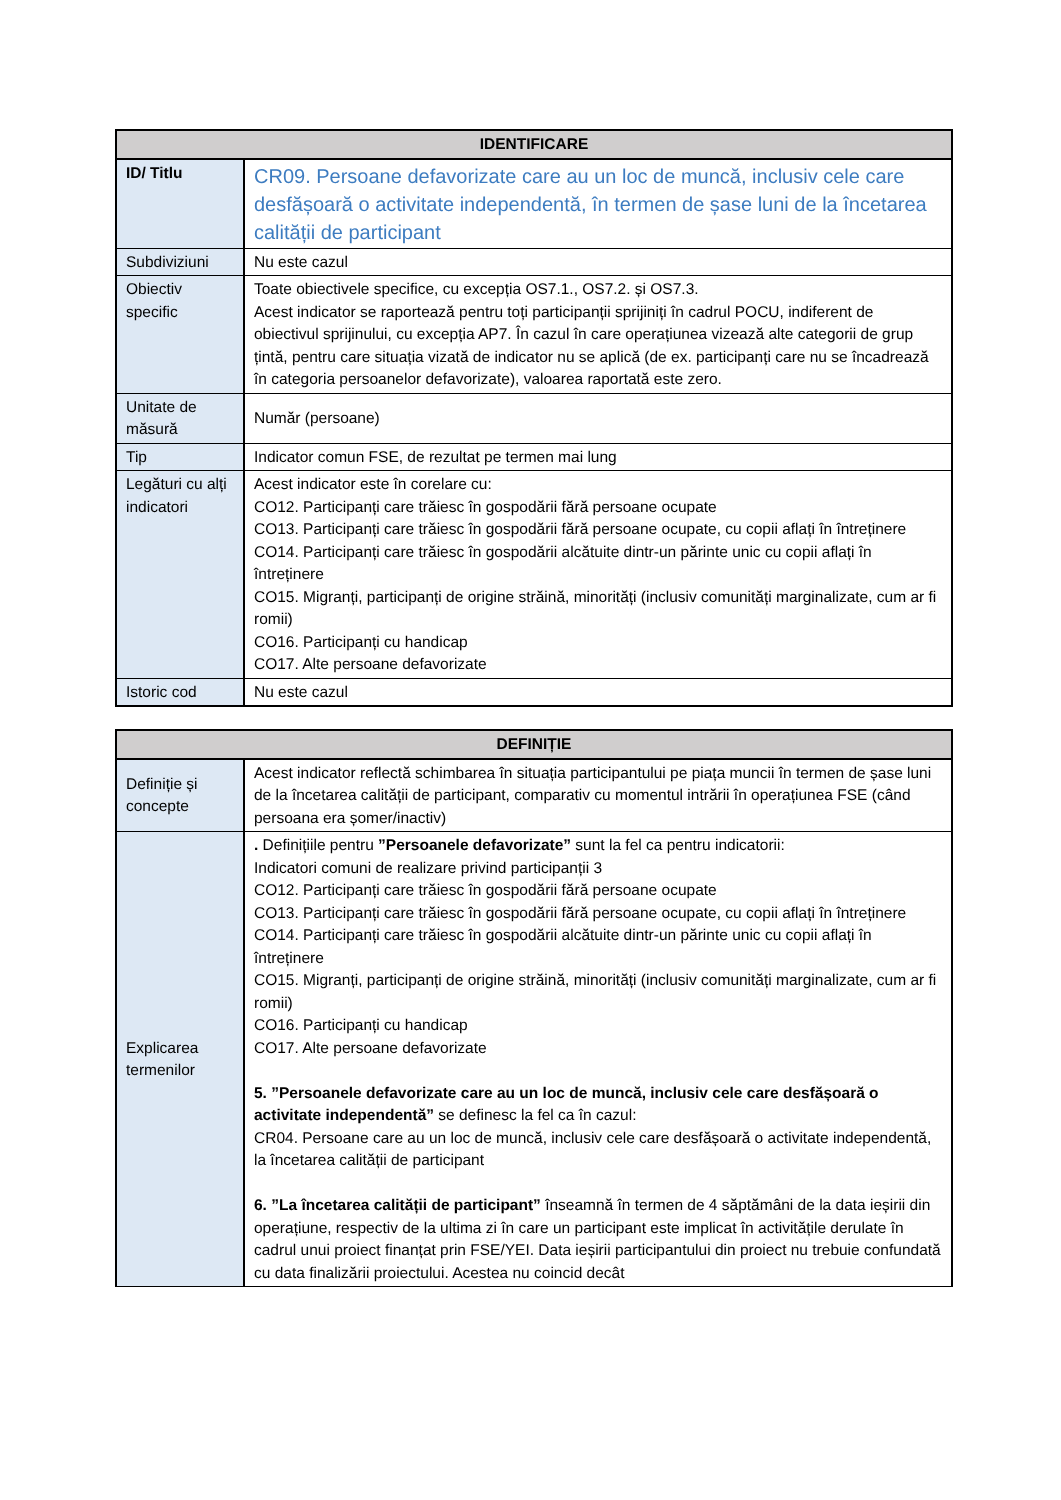| IDENTIFICARE | |
| --- | --- |
| ID/ Titlu | CR09. Persoane defavorizate care au un loc de muncă, inclusiv cele care desfășoară o activitate independentă, în termen de șase luni de la încetarea calității de participant |
| Subdiviziuni | Nu este cazul |
| Obiectiv specific | Toate obiectivele specifice, cu excepția OS7.1., OS7.2. și OS7.3. Acest indicator se raportează pentru toți participanții sprijiniți în cadrul POCU, indiferent de obiectivul sprijinului, cu excepția AP7. În cazul în care operațiunea vizează alte categorii de grup țintă, pentru care situația vizată de indicator nu se aplică (de ex. participanți care nu se încadrează în categoria persoanelor defavorizate), valoarea raportată este zero. |
| Unitate de măsură | Număr (persoane) |
| Tip | Indicator comun FSE, de rezultat pe termen mai lung |
| Legături cu alți indicatori | Acest indicator este în corelare cu: CO12. Participanți care trăiesc în gospodării fără persoane ocupate CO13. Participanți care trăiesc în gospodării fără persoane ocupate, cu copii aflați în întreținere CO14. Participanți care trăiesc în gospodării alcătuite dintr-un părinte unic cu copii aflați în întreținere CO15. Migranți, participanți de origine străină, minorități (inclusiv comunități marginalizate, cum ar fi romii) CO16. Participanți cu handicap CO17. Alte persoane defavorizate |
| Istoric cod | Nu este cazul |
| DEFINIȚIE | |
| --- | --- |
| Definiție și concepte | Acest indicator reflectă schimbarea în situația participantului pe piața muncii în termen de șase luni de la încetarea calității de participant, comparativ cu momentul intrării în operațiunea FSE (când persoana era șomer/inactiv) |
| Explicarea termenilor | . Definițiile pentru ”Persoanele defavorizate” sunt la fel ca pentru indicatorii: Indicatori comuni de realizare privind participanții 3 CO12. Participanți care trăiesc în gospodării fără persoane ocupate CO13. Participanți care trăiesc în gospodării fără persoane ocupate, cu copii aflați în întreținere CO14. Participanți care trăiesc în gospodării alcătuite dintr-un părinte unic cu copii aflați în întreținere CO15. Migranți, participanți de origine străină, minorități (inclusiv comunități marginalizate, cum ar fi romii) CO16. Participanți cu handicap CO17. Alte persoane defavorizate 5. ”Persoanele defavorizate care au un loc de muncă, inclusiv cele care desfășoară o activitate independentă” se definesc la fel ca în cazul: CR04. Persoane care au un loc de muncă, inclusiv cele care desfășoară o activitate independentă, la încetarea calității de participant 6. ”La încetarea calității de participant” înseamnă în termen de 4 săptămâni de la data ieșirii din operațiune, respectiv de la ultima zi în care un participant este implicat în activitățile derulate în cadrul unui proiect finanțat prin FSE/YEI. Data ieșirii participantului din proiect nu trebuie confundată cu data finalizării proiectului. Acestea nu coincid decât |